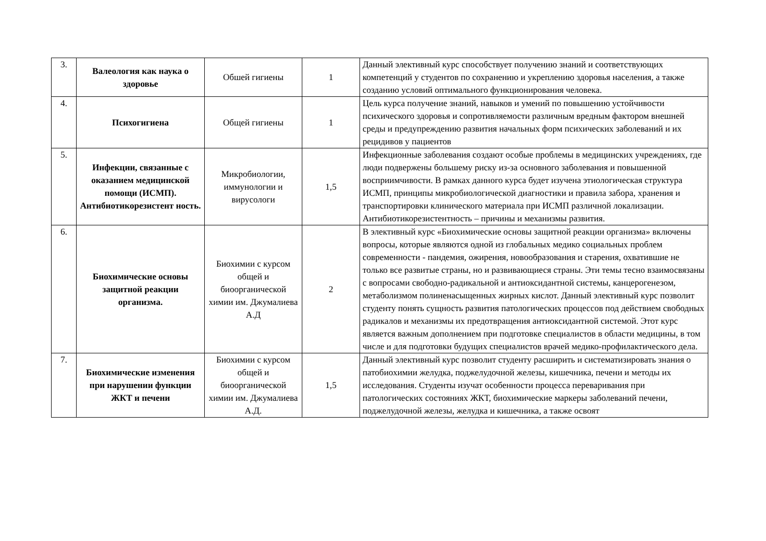| 3. | Валеология как наука о здоровье | Обшей гигиены | 1 | Данный элективный курс способствует получению знаний и соответствующих компетенций у студентов по сохранению и укреплению здоровья населения, а также созданию условий оптимального функционирования человека. |
| 4. | Психогигиена | Общей гигиены | 1 | Цель курса получение знаний, навыков и умений по повышению устойчивости психического здоровья и сопротивляемости различным вредным фактором внешней среды и предупреждению развития начальных форм психических заболеваний и их рецидивов у пациентов |
| 5. | Инфекции, связанные с оказанием медицинской помощи (ИСМП). Антибиотикорезистент ность. | Микробиологии, иммунологии и вирусологи | 1,5 | Инфекционные заболевания создают особые проблемы в медицинских учреждениях, где люди подвержены большему риску из-за основного заболевания и повышенной восприимчивости. В рамках данного курса будет изучена этиологическая структура ИСМП, принципы микробиологической диагностики и правила забора, хранения и транспортировки клинического материала при ИСМП различной локализации. Антибиотикорезистентность – причины и механизмы развития. |
| 6. | Биохимические основы защитной реакции организма. | Биохимии с курсом общей и биоорганической химии им. Джумалиева А.Д | 2 | В элективный курс «Биохимические основы защитной реакции организма» включены вопросы, которые являются одной из глобальных медико социальных проблем современности - пандемия, ожирения, новообразования и старения, охватившие не только все развитые страны, но и развивающиеся страны. Эти темы тесно взаимосвязаны с вопросами свободно-радикальной и антиоксидантной системы, канцерогенезом, метаболизмом полиненасыщенных жирных кислот. Данный элективный курс позволит студенту понять сущность развития патологических процессов под действием свободных радикалов и механизмы их предотвращения антиоксидантной системой. Этот курс является важным дополнением при подготовке специалистов в области медицины, в том числе и для подготовки будущих специалистов врачей медико-профилактического дела. |
| 7. | Биохимические изменения при нарушении функции ЖКТ и печени | Биохимии с курсом общей и биоорганической химии им. Джумалиева А.Д. | 1,5 | Данный элективный курс позволит студенту расширить и систематизировать знания о патобиохимии желудка, поджелудочной железы, кишечника, печени и методы их исследования. Студенты изучат особенности процесса переваривания при патологических состояниях ЖКТ, биохимические маркеры заболеваний печени, поджелудочной железы, желудка и кишечника, а также освоят |